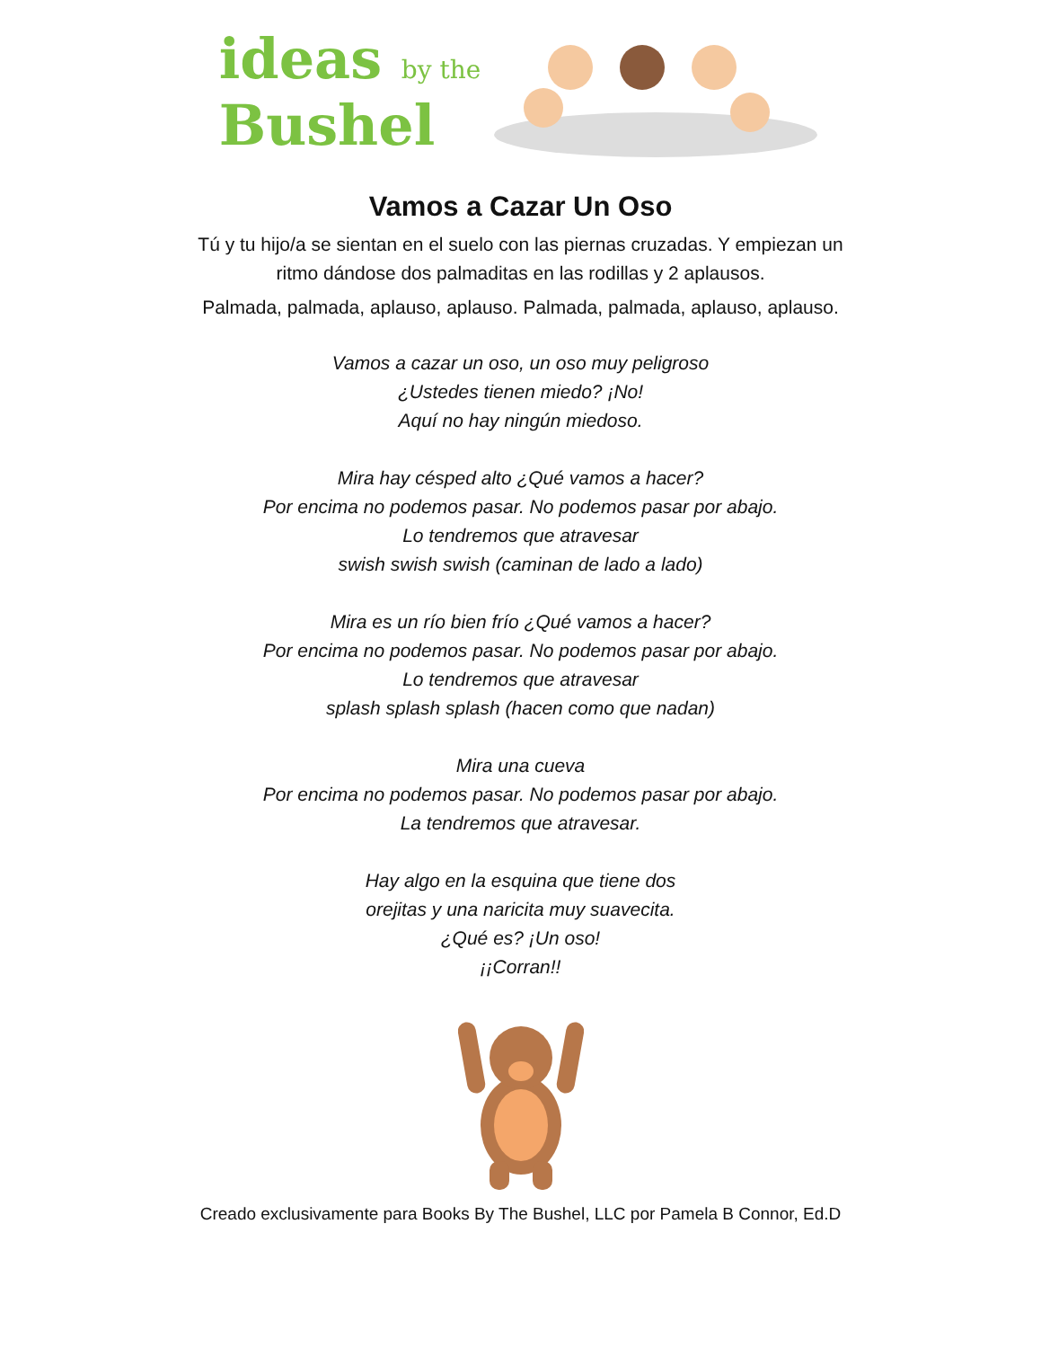ideas by the
Bushel
Vamos a Cazar Un Oso
Tú y tu hijo/a se sientan en el suelo con las piernas cruzadas. Y empiezan un
ritmo dándose dos palmaditas en las rodillas y 2 aplausos.
Palmada, palmada, aplauso, aplauso. Palmada, palmada, aplauso, aplauso.
Vamos a cazar un oso, un oso muy peligroso
¿Ustedes tienen miedo? ¡No!
Aquí no hay ningún miedoso.
Mira hay césped alto ¿Qué vamos a hacer?
Por encima no podemos pasar. No podemos pasar por abajo.
Lo tendremos que atravesar
swish swish swish (caminan de lado a lado)
Mira es un río bien frío ¿Qué vamos a hacer?
Por encima no podemos pasar. No podemos pasar por abajo.
Lo tendremos que atravesar
splash splash splash (hacen como que nadan)
Mira una cueva
Por encima no podemos pasar. No podemos pasar por abajo.
La tendremos que atravesar.
Hay algo en la esquina que tiene dos
orejitas y una naricita muy suavecita.
¿Qué es? ¡Un oso!
¡¡Corran!!
Creado exclusivamente para Books By The Bushel, LLC por Pamela B Connor, Ed.D